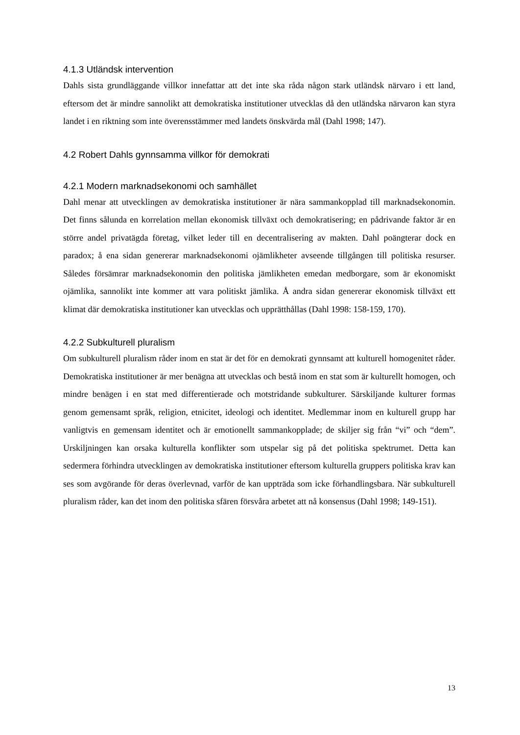4.1.3 Utländsk intervention
Dahls sista grundläggande villkor innefattar att det inte ska råda någon stark utländsk närvaro i ett land, eftersom det är mindre sannolikt att demokratiska institutioner utvecklas då den utländska närvaron kan styra landet i en riktning som inte överensstämmer med landets önskvärda mål (Dahl 1998; 147).
4.2 Robert Dahls gynnsamma villkor för demokrati
4.2.1 Modern marknadsekonomi och samhället
Dahl menar att utvecklingen av demokratiska institutioner är nära sammankopplad till marknadsekonomin. Det finns sålunda en korrelation mellan ekonomisk tillväxt och demokratisering; en pådrivande faktor är en större andel privatägda företag, vilket leder till en decentralisering av makten. Dahl poängterar dock en paradox; å ena sidan genererar marknadsekonomi ojämlikheter avseende tillgången till politiska resurser. Således försämrar marknadsekonomin den politiska jämlikheten emedan medborgare, som är ekonomiskt ojämlika, sannolikt inte kommer att vara politiskt jämlika. Å andra sidan genererar ekonomisk tillväxt ett klimat där demokratiska institutioner kan utvecklas och upprätthållas (Dahl 1998: 158-159, 170).
4.2.2 Subkulturell pluralism
Om subkulturell pluralism råder inom en stat är det för en demokrati gynnsamt att kulturell homogenitet råder. Demokratiska institutioner är mer benägna att utvecklas och bestå inom en stat som är kulturellt homogen, och mindre benägen i en stat med differentierade och motstridande subkulturer. Särskiljande kulturer formas genom gemensamt språk, religion, etnicitet, ideologi och identitet. Medlemmar inom en kulturell grupp har vanligtvis en gemensam identitet och är emotionellt sammankopplade; de skiljer sig från “vi” och “dem”. Urskiljningen kan orsaka kulturella konflikter som utspelar sig på det politiska spektrumet. Detta kan sedermera förhindra utvecklingen av demokratiska institutioner eftersom kulturella gruppers politiska krav kan ses som avgörande för deras överlevnad, varför de kan uppträda som icke förhandlingsbara. När subkulturell pluralism råder, kan det inom den politiska sfären försvåra arbetet att nå konsensus (Dahl 1998; 149-151).
13